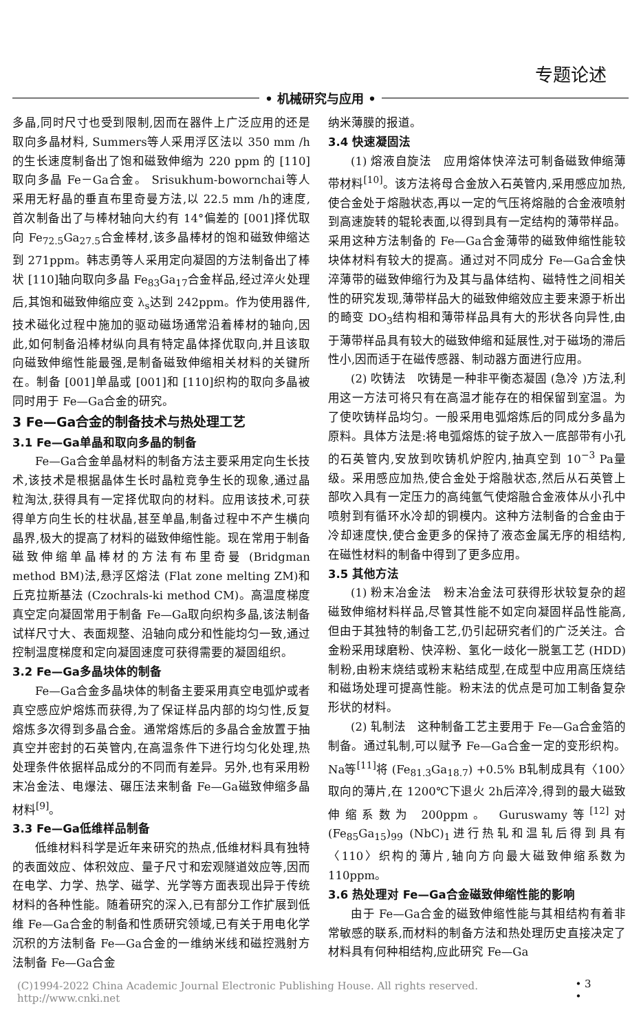专题论述
• 机械研究与应用 •
多晶,同时尺寸也受到限制,因而在器件上广泛应用的还是取向多晶材料, Summers等人采用浮区法以 350 mm /h的生长速度制备出了饱和磁致伸缩为 220 ppm 的 [110]取向多晶 Fe－Ga合金。 Srisukhum-bowornchai等人采用无籽晶的垂直布里奇曼方法,以 22.5 mm /h的速度,首次制备出了与棒材轴向大约有 14°偏差的 [001]择优取向 Fe<sub>72.5</sub>Ga<sub>27.5</sub>合金棒材,该多晶棒材的饱和磁致伸缩达到 271ppm。韩志勇等人采用定向凝固的方法制备出了棒状 [110]轴向取向多晶 Fe<sub>83</sub>Ga<sub>17</sub>合金样品,经过淬火处理后,其饱和磁致伸缩应变 λ<sub>s</sub>达到 242ppm。作为使用器件,技术磁化过程中施加的驱动磁场通常沿着棒材的轴向,因此,如何制备沿棒材纵向具有特定晶体择优取向,并且该取向磁致伸缩性能最强,是制备磁致伸缩相关材料的关键所在。制备 [001]单晶或 [001]和 [110]织构的取向多晶被同时用于 Fe—Ga合金的研究。
3 Fe—Ga合金的制备技术与热处理工艺
3.1 Fe—Ga单晶和取向多晶的制备
Fe—Ga合金单晶材料的制备方法主要采用定向生长技术,该技术是根据晶体生长时晶粒竞争生长的现象,通过晶粒淘汰,获得具有一定择优取向的材料。应用该技术,可获得单方向生长的柱状晶,甚至单晶,制备过程中不产生横向晶界,极大的提高了材料的磁致伸缩性能。现在常用于制备磁致伸缩单晶棒材的方法有布里奇曼 (Bridgman method BM)法,悬浮区熔法 (Flat zone melting ZM)和丘克拉斯基法 (Czochrals-ki method CM)。高温度梯度真空定向凝固常用于制备 Fe—Ga取向织构多晶,该法制备试样尺寸大、表面规整、沿轴向成分和性能均匀一致,通过控制温度梯度和定向凝固速度可获得需要的凝固组织。
3.2 Fe—Ga多晶块体的制备
Fe—Ga合金多晶块体的制备主要采用真空电弧炉或者真空感应炉熔炼而获得,为了保证样品内部的均匀性,反复熔炼多次得到多晶合金。通常熔炼后的多晶合金放置于抽真空并密封的石英管内,在高温条件下进行均匀化处理,热处理条件依据样品成分的不同而有差异。另外,也有采用粉末冶金法、电爆法、碾压法来制备 Fe—Ga磁致伸缩多晶材料<sup>[9]</sup>。
3.3 Fe—Ga低维样品制备
低维材料科学是近年来研究的热点,低维材料具有独特的表面效应、体积效应、量子尺寸和宏观隧道效应等,因而在电学、力学、热学、磁学、光学等方面表现出异于传统材料的各种性能。随着研究的深入,已有部分工作扩展到低维 Fe—Ga合金的制备和性质研究领域,已有关于用电化学沉积的方法制备 Fe—Ga合金的一维纳米线和磁控溅射方法制备 Fe—Ga合金
纳米薄膜的报道。
3.4 快速凝固法
(1) 熔液自旋法　应用熔体快淬法可制备磁致伸缩薄带材料<sup>[10]</sup>。该方法将母合金放入石英管内,采用感应加热,使合金处于熔融状态,再以一定的气压将熔融的合金液喷射到高速旋转的辊轮表面,以得到具有一定结构的薄带样品。采用这种方法制备的 Fe—Ga合金薄带的磁致伸缩性能较块体材料有较大的提高。通过对不同成分 Fe—Ga合金快淬薄带的磁致伸缩行为及其与晶体结构、磁特性之间相关性的研究发现,薄带样品大的磁致伸缩效应主要来源于析出的畸变 DO<sub>3</sub>结构相和薄带样品具有大的形状各向异性,由于薄带样品具有较大的磁致伸缩和延展性,对于磁场的滞后性小,因而适于在磁传感器、制动器方面进行应用。
(2) 吹铸法　吹铸是一种非平衡态凝固 (急冷 )方法,利用这一方法可将只有在高温才能存在的相保留到室温。为了使吹铸样品均匀。一般采用电弧熔炼后的同成分多晶为原料。具体方法是:将电弧熔炼的锭子放入一底部带有小孔的石英管内,安放到吹铸机炉腔内,抽真空到 10<sup>−3</sup> Pa量级。采用感应加热,使合金处于熔融状态,然后从石英管上部吹入具有一定压力的高纯氩气使熔融合金液体从小孔中喷射到有循环水冷却的铜模内。这种方法制备的合金由于冷却速度快,使合金更多的保持了液态金属无序的相结构,在磁性材料的制备中得到了更多应用。
3.5 其他方法
(1) 粉末冶金法　粉末冶金法可获得形状较复杂的超磁致伸缩材料样品,尽管其性能不如定向凝固样品性能高,但由于其独特的制备工艺,仍引起研究者们的广泛关注。合金粉采用球磨粉、快淬粉、氢化一歧化一脱氢工艺 (HDD)制粉,由粉末烧结或粉末粘结成型,在成型中应用高压烧结和磁场处理可提高性能。粉末法的优点是可加工制备复杂形状的材料。
(2) 轧制法　这种制备工艺主要用于 Fe—Ga合金箔的制备。通过轧制,可以赋予 Fe—Ga合金一定的变形织构。 Na等<sup>[11]</sup>将 (Fe<sub>81.3</sub>Ga<sub>18.7</sub>) +0.5% B轧制成具有〈100〉取向的薄片,在 1200℃下退火 2h后淬冷,得到的最大磁致伸缩系数为 200ppm。 Guruswamy等<sup>[12]</sup>对 (Fe<sub>85</sub>Ga<sub>15</sub>)<sub>99</sub> (NbC)<sub>1</sub>进行热轧和温轧后得到具有〈110〉织构的薄片,轴向方向最大磁致伸缩系数为 110ppm。
3.6 热处理对 Fe—Ga合金磁致伸缩性能的影响
由于 Fe—Ga合金的磁致伸缩性能与其相结构有着非常敏感的联系,而材料的制备方法和热处理历史直接决定了材料具有何种相结构,应此研究 Fe—Ga
(C)1994-2022 China Academic Journal Electronic Publishing House. All rights reserved.　 http://www.cnki.net • 3 •